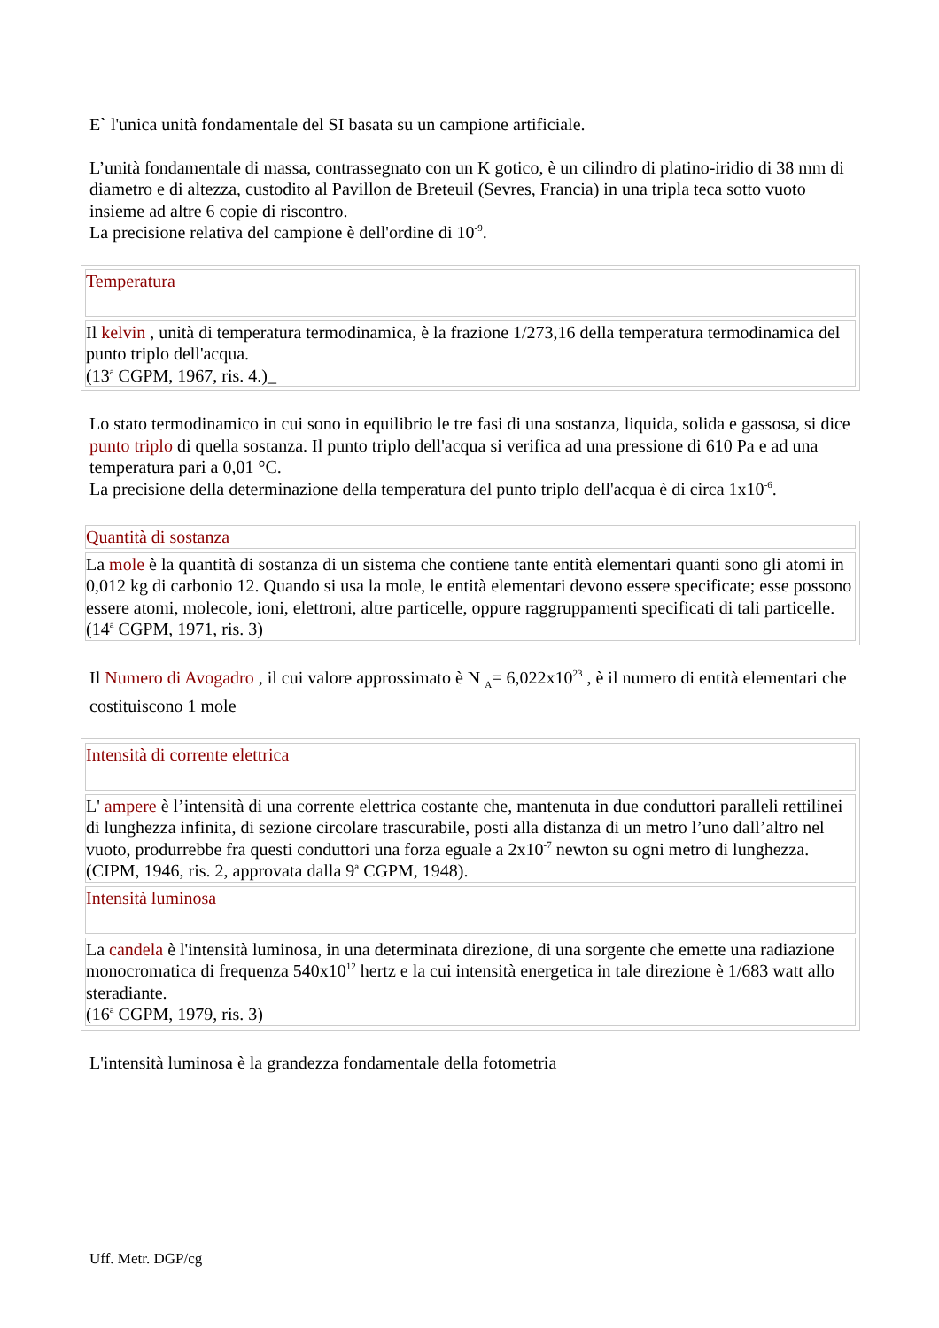E` l'unica unità fondamentale del SI basata su un campione artificiale.
L’unità fondamentale di massa, contrassegnato con un K gotico, è un cilindro di platino-iridio di 38 mm di diametro e di altezza, custodito al Pavillon de Breteuil (Sevres, Francia) in una tripla teca sotto vuoto insieme ad altre 6 copie di riscontro.
La precisione relativa del campione è dell'ordine di 10<sup>-9</sup>.
| Temperatura |
| Il kelvin , unità di temperatura termodinamica, è la frazione 1/273,16 della temperatura termodinamica del punto triplo dell'acqua. (13<sup>a</sup> CGPM, 1967, ris. 4.)_ |
Lo stato termodinamico in cui sono in equilibrio le tre fasi di una sostanza, liquida, solida e gassosa, si dice punto triplo di quella sostanza. Il punto triplo dell'acqua si verifica ad una pressione di 610 Pa e ad una temperatura pari a 0,01 °C.
La precisione della determinazione della temperatura del punto triplo dell'acqua è di circa 1x10<sup>-6</sup>.
| Quantità di sostanza |
| La mole è la quantità di sostanza di un sistema che contiene tante entità elementari quanti sono gli atomi in 0,012 kg di carbonio 12. Quando si usa la mole, le entità elementari devono essere specificate; esse possono essere atomi, molecole, ioni, elettroni, altre particelle, oppure raggruppamenti specificati di tali particelle. (14<sup>a</sup> CGPM, 1971, ris. 3) |
Il Numero di Avogadro , il cui valore approssimato è N <sub>A</sub>= 6,022x10<sup>23</sup> , è il numero di entità elementari che costituiscono 1 mole
| Intensità di corrente elettrica |
| L' ampere è l’intensità di una corrente elettrica costante che, mantenuta in due conduttori paralleli rettilinei di lunghezza infinita, di sezione circolare trascurabile, posti alla distanza di un metro l’uno dall’altro nel vuoto, produrrebbe fra questi conduttori una forza eguale a 2x10<sup>-7</sup> newton su ogni metro di lunghezza. (CIPM, 1946, ris. 2, approvata dalla 9<sup>a</sup> CGPM, 1948). |
| Intensità luminosa |
| La candela è l'intensità luminosa, in una determinata direzione, di una sorgente che emette una radiazione monocromatica di frequenza 540x10<sup>12</sup> hertz e la cui intensità energetica in tale direzione è 1/683 watt allo steradiante. (16<sup>a</sup> CGPM, 1979, ris. 3) |
L'intensità luminosa è la grandezza fondamentale della fotometria
Uff. Metr. DGP/cg